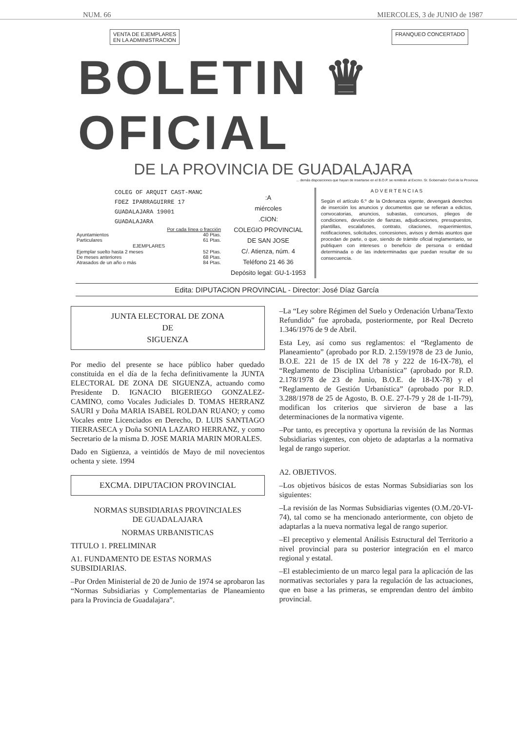NUM. 66 MIERCOLES, 3 de JUNIO de 1987
VENTA DE EJEMPLARES
EN LA ADMINISTRACION
FRANQUEO CONCERTADO
BOLETIN ♛ OFICIAL
DE LA PROVINCIA DE GUADALAJARA
... demás disposiciones que hayan de insertarse en el B.O.P. se remitirán al Excmo. Sr. Gobernador Civil de la Provincia
COLEG OF ARQUIT CAST-MANC
FDEZ IPARRAGUIRRE 17
GUADALAJARA 19001
GUADALAJARA
| | Por cada línea o fracción |
| Ayuntamientos | 40 Ptas. |
| Particulares | 61 Ptas. |
| EJEMPLARES | |
| Ejemplar suelto hasta 2 meses | 52 Ptas. |
| De meses anteriores | 68 Ptas. |
| Atrasados de un año o más | 84 Ptas. |
:A
miércoles
.CION:
COLEGIO PROVINCIAL
DE SAN JOSE
C/. Atienza, núm. 4
Teléfono 21 46 36
Depósito legal: GU-1-1953
A D V E R T E N C I A S
Según el artículo 6.º de la Ordenanza vigente, devengará derechos de inserción los anuncios y documentos que se refieran a edictos, convocatorias, anuncios, subastas, concursos, pliegos de condiciones, devolución de fianzas, adjudicaciones, presupuestos, plantillas, escalafones, contrato, citaciones, requerimientos, notificaciones, solicitudes, concesiones, avisos y demás asuntos que procedan de parte, o que, siendo de trámite oficial reglamentario, se publiquen con intereses o beneficio de persona o entidad determinada o de las indeterminadas que puedan resultar de su consecuencia.
Edita: DIPUTACION PROVINCIAL - Director: José Díaz García
JUNTA ELECTORAL DE ZONA
DE
SIGUENZA
Por medio del presente se hace público haber quedado constituida en el día de la fecha definitivamente la JUNTA ELECTORAL DE ZONA DE SIGUENZA, actuando como Presidente D. IGNACIO BIGERIEGO GONZALEZ-CAMINO, como Vocales Judiciales D. TOMAS HERRANZ SAURI y Doña MARIA ISABEL ROLDAN RUANO; y como Vocales entre Licenciados en Derecho, D. LUIS SANTIAGO TIERRASECA y Doña SONIA LAZARO HERRANZ, y como Secretario de la misma D. JOSE MARIA MARIN MORALES.
Dado en Sigüenza, a veintidós de Mayo de mil novecientos ochenta y siete. 1994
EXCMA. DIPUTACION PROVINCIAL
NORMAS SUBSIDIARIAS PROVINCIALES
DE GUADALAJARA
NORMAS URBANISTICAS
TITULO 1. PRELIMINAR
A1. FUNDAMENTO DE ESTAS NORMAS SUBSIDIARIAS.
–Por Orden Ministerial de 20 de Junio de 1974 se aprobaron las “Normas Subsidiarias y Complementarias de Planeamiento para la Provincia de Guadalajara”.
–La “Ley sobre Régimen del Suelo y Ordenación Urbana/Texto Refundido” fue aprobada, posteriormente, por Real Decreto 1.346/1976 de 9 de Abril.
Esta Ley, así como sus reglamentos: el “Reglamento de Planeamiento” (aprobado por R.D. 2.159/1978 de 23 de Junio, B.O.E. 221 de 15 de IX del 78 y 222 de 16-IX-78), el “Reglamento de Disciplina Urbanística” (aprobado por R.D. 2.178/1978 de 23 de Junio, B.O.E. de 18-IX-78) y el “Reglamento de Gestión Urbanística” (aprobado por R.D. 3.288/1978 de 25 de Agosto, B. O.E. 27-I-79 y 28 de 1-II-79), modifican los criterios que sirvieron de base a las determinaciones de la normativa vigente.
–Por tanto, es preceptiva y oportuna la revisión de las Normas Subsidiarias vigentes, con objeto de adaptarlas a la normativa legal de rango superior.
A2. OBJETIVOS.
–Los objetivos básicos de estas Normas Subsidiarias son los siguientes:
–La revisión de las Normas Subsidiarias vigentes (O.M./20-VI-74), tal como se ha mencionado anteriormente, con objeto de adaptarlas a la nueva normativa legal de rango superior.
–El preceptivo y elemental Análisis Estructural del Territorio a nivel provincial para su posterior integración en el marco regional y estatal.
–El establecimiento de un marco legal para la aplicación de las normativas sectoriales y para la regulación de las actuaciones, que en base a las primeras, se emprendan dentro del ámbito provincial.